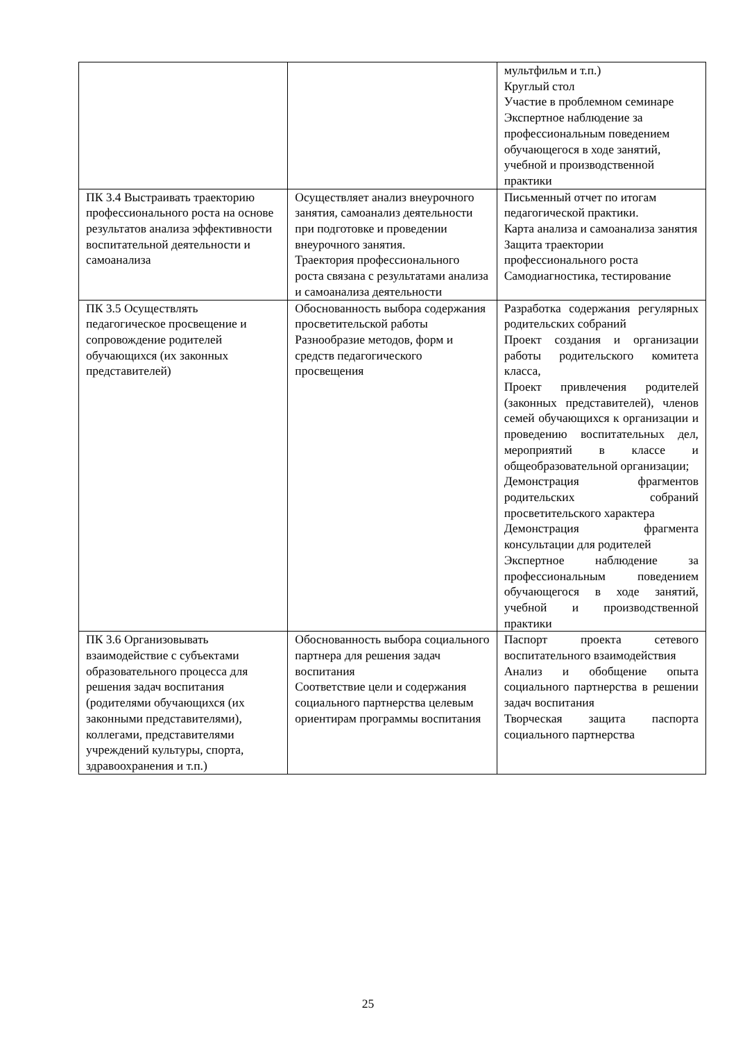| | | мультфильм и т.п.) Круглый стол Участие в проблемном семинаре Экспертное наблюдение за профессиональным поведением обучающегося в ходе занятий, учебной и производственной практики |
| ПК 3.4 Выстраивать траекторию профессионального роста на основе результатов анализа эффективности воспитательной деятельности и самоанализа | Осуществляет анализ внеурочного занятия, самоанализ деятельности при подготовке и проведении внеурочного занятия. Траектория профессионального роста связана с результатами анализа и самоанализа деятельности | Письменный отчет по итогам педагогической практики. Карта анализа и самоанализа занятия Защита траектории профессионального роста Самодиагностика, тестирование |
| ПК 3.5 Осуществлять педагогическое просвещение и сопровождение родителей обучающихся (их законных представителей) | Обоснованность выбора содержания просветительской работы Разнообразие методов, форм и средств педагогического просвещения | Разработка содержания регулярных родительских собраний Проект создания и организации работы родительского комитета класса, Проект привлечения родителей (законных представителей), членов семей обучающихся к организации и проведению воспитательных дел, мероприятий в классе и общеобразовательной организации; Демонстрация фрагментов родительских собраний просветительского характера Демонстрация фрагмента консультации для родителей Экспертное наблюдение за профессиональным поведением обучающегося в ходе занятий, учебной и производственной практики |
| ПК 3.6 Организовывать взаимодействие с субъектами образовательного процесса для решения задач воспитания (родителями обучающихся (их законными представителями), коллегами, представителями учреждений культуры, спорта, здравоохранения и т.п.) | Обоснованность выбора социального партнера для решения задач воспитания Соответствие цели и содержания социального партнерства целевым ориентирам программы воспитания | Паспорт проекта сетевого воспитательного взаимодействия Анализ и обобщение опыта социального партнерства в решении задач воспитания Творческая защита паспорта социального партнерства |
25